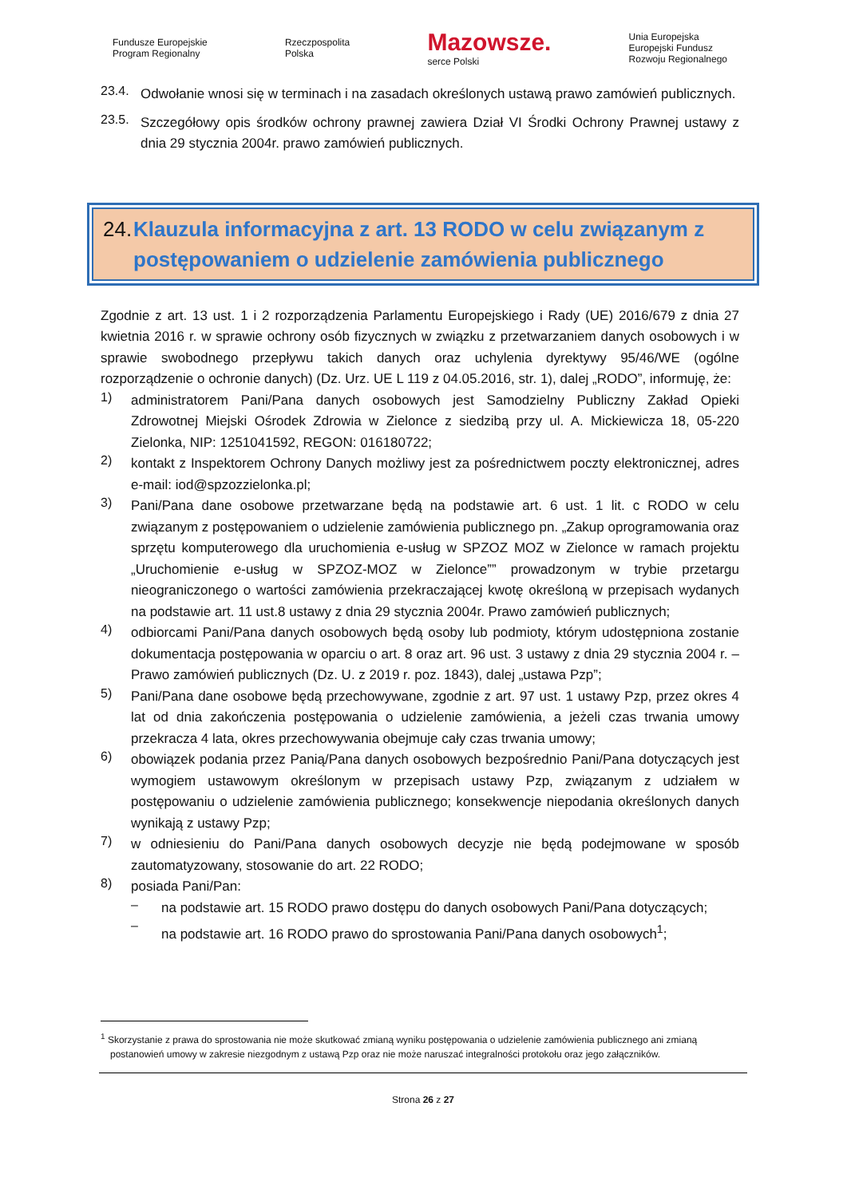Fundusze Europejskie
Program Regionalny Rzeczpospolita
Polska Mazowsze.
serce Polski Unia Europejska
Europejski Fundusz
Rozwoju Regionalnego
23.4.
Odwołanie wnosi się w terminach i na zasadach określonych ustawą prawo zamówień publicznych.
23.5.
Szczegółowy opis środków ochrony prawnej zawiera Dział VI Środki Ochrony Prawnej ustawy z dnia 29 stycznia 2004r. prawo zamówień publicznych.
24. Klauzula informacyjna z art. 13 RODO w celu związanym z postępowaniem o udzielenie zamówienia publicznego
Zgodnie z art. 13 ust. 1 i 2 rozporządzenia Parlamentu Europejskiego i Rady (UE) 2016/679 z dnia 27 kwietnia 2016 r. w sprawie ochrony osób fizycznych w związku z przetwarzaniem danych osobowych i w sprawie swobodnego przepływu takich danych oraz uchylenia dyrektywy 95/46/WE (ogólne rozporządzenie o ochronie danych) (Dz. Urz. UE L 119 z 04.05.2016, str. 1), dalej „RODO”, informuję, że:
1)
administratorem Pani/Pana danych osobowych jest Samodzielny Publiczny Zakład Opieki Zdrowotnej Miejski Ośrodek Zdrowia w Zielonce z siedzibą przy ul. A. Mickiewicza 18, 05-220 Zielonka, NIP: 1251041592, REGON: 016180722;
2)
kontakt z Inspektorem Ochrony Danych możliwy jest za pośrednictwem poczty elektronicznej, adres e-mail: iod@spzozzielonka.pl;
3)
Pani/Pana dane osobowe przetwarzane będą na podstawie art. 6 ust. 1 lit. c RODO w celu związanym z postępowaniem o udzielenie zamówienia publicznego pn. „Zakup oprogramowania oraz sprzętu komputerowego dla uruchomienia e-usług w SPZOZ MOZ w Zielonce w ramach projektu „Uruchomienie e-usług w SPZOZ-MOZ w Zielonce”” prowadzonym w trybie przetargu nieograniczonego o wartości zamówienia przekraczającej kwotę określoną w przepisach wydanych na podstawie art. 11 ust.8 ustawy z dnia 29 stycznia 2004r. Prawo zamówień publicznych;
4)
odbiorcami Pani/Pana danych osobowych będą osoby lub podmioty, którym udostępniona zostanie dokumentacja postępowania w oparciu o art. 8 oraz art. 96 ust. 3 ustawy z dnia 29 stycznia 2004 r. – Prawo zamówień publicznych (Dz. U. z 2019 r. poz. 1843), dalej „ustawa Pzp”;
5)
Pani/Pana dane osobowe będą przechowywane, zgodnie z art. 97 ust. 1 ustawy Pzp, przez okres 4 lat od dnia zakończenia postępowania o udzielenie zamówienia, a jeżeli czas trwania umowy przekracza 4 lata, okres przechowywania obejmuje cały czas trwania umowy;
6)
obowiązek podania przez Panią/Pana danych osobowych bezpośrednio Pani/Pana dotyczących jest wymogiem ustawowym określonym w przepisach ustawy Pzp, związanym z udziałem w postępowaniu o udzielenie zamówienia publicznego; konsekwencje niepodania określonych danych wynikają z ustawy Pzp;
7)
w odniesieniu do Pani/Pana danych osobowych decyzje nie będą podejmowane w sposób zautomatyzowany, stosowanie do art. 22 RODO;
8)
posiada Pani/Pan:
–
na podstawie art. 15 RODO prawo dostępu do danych osobowych Pani/Pana dotyczących;
–
na podstawie art. 16 RODO prawo do sprostowania Pani/Pana danych osobowych<sup>1</sup>;
<sup>1</sup> Skorzystanie z prawa do sprostowania nie może skutkować zmianą wyniku postępowania o udzielenie zamówienia publicznego ani zmianą postanowień umowy w zakresie niezgodnym z ustawą Pzp oraz nie może naruszać integralności protokołu oraz jego załączników.
Strona 26 z 27